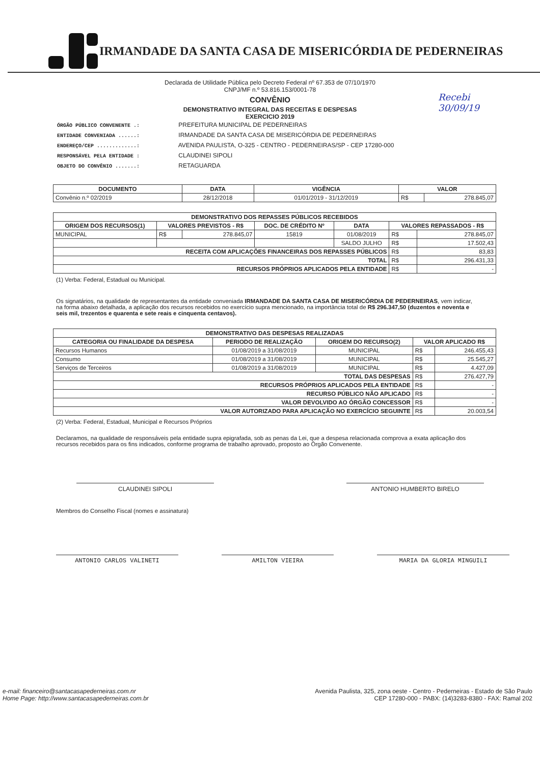IRMANDADE DA SANTA CASA DE MISERICÓRDIA DE PEDERNEIRAS
Recebi
30/09/19
Declarada de Utilidade Pública pelo Decreto Federal nº 67.353 de 07/10/1970
CNPJ/MF n.º 53.816.153/0001-78
CONVÊNIO
DEMONSTRATIVO INTEGRAL DAS RECEITAS E DESPESAS
EXERCICIO 2019
ÓRGÃO PÚBLICO CONVENENTE .: PREFEITURA MUNICIPAL DE PEDERNEIRAS
ENTIDADE CONVENIADA ......: IRMANDADE DA SANTA CASA DE MISERICÓRDIA DE PEDERNEIRAS
ENDEREÇO/CEP .............: AVENIDA PAULISTA, O-325 - CENTRO - PEDERNEIRAS/SP - CEP 17280-000
RESPONSÁVEL PELA ENTIDADE : CLAUDINEI SIPOLI
OBJETO DO CONVÊNIO .......: RETAGUARDA
| DOCUMENTO | DATA | VIGÊNCIA | VALOR | |
| --- | --- | --- | --- | --- |
| Convênio n.º 02/2019 | 28/12/2018 | 01/01/2019 - 31/12/2019 | R$ | 278.845,07 |
| DEMONSTRATIVO DOS REPASSES PÚBLICOS RECEBIDOS | | | | | | |
| --- | --- | --- | --- | --- | --- | --- |
| ORIGEM DOS RECURSOS(1) | VALORES PREVISTOS - R$ | | DOC. DE CRÉDITO Nº | DATA | VALORES REPASSADOS - R$ | |
| MUNICIPAL | R$ | 278.845,07 | 15819 | 01/08/2019 | R$ | 278.845,07 |
| | | | | SALDO JULHO | R$ | 17.502,43 |
| RECEITA COM APLICAÇÕES FINANCEIRAS DOS REPASSES PÚBLICOS | | | | | R$ | 83,83 |
| TOTAL | | | | | R$ | 296.431,33 |
| RECURSOS PRÓPRIOS APLICADOS PELA ENTIDADE | | | | | R$ | - |
(1) Verba: Federal, Estadual ou Municipal.
Os signatários, na qualidade de representantes da entidade conveniada IRMANDADE DA SANTA CASA DE MISERICÓRDIA DE PEDERNEIRAS, vem indicar, na forma abaixo detalhada, a aplicação dos recursos recebidos no exercício supra mencionado, na importância total de R$ 296.347,50 (duzentos e noventa e seis mil, trezentos e quarenta e sete reais e cinquenta centavos).
| DEMONSTRATIVO DAS DESPESAS REALIZADAS | | | | |
| --- | --- | --- | --- | --- |
| CATEGORIA OU FINALIDADE DA DESPESA | PERIODO DE REALIZAÇÃO | ORIGEM DO RECURSO(2) | VALOR APLICADO R$ | |
| Recursos Humanos | 01/08/2019 a 31/08/2019 | MUNICIPAL | R$ | 246.455,43 |
| Consumo | 01/08/2019 a 31/08/2019 | MUNICIPAL | R$ | 25.545,27 |
| Serviços de Terceiros | 01/08/2019 a 31/08/2019 | MUNICIPAL | R$ | 4.427,09 |
| TOTAL DAS DESPESAS | | | R$ | 276.427,79 |
| RECURSOS PRÓPRIOS APLICADOS PELA ENTIDADE | | | R$ | - |
| RECURSO PÚBLICO NÃO APLICADO | | | R$ | - |
| VALOR DEVOLVIDO AO ÓRGÃO CONCESSOR | | | R$ | - |
| VALOR AUTORIZADO PARA APLICAÇÃO NO EXERCÍCIO SEGUINTE | | | R$ | 20.003,54 |
(2) Verba: Federal, Estadual, Municipal e Recursos Próprios
Declaramos, na qualidade de responsáveis pela entidade supra epigrafada, sob as penas da Lei, que a despesa relacionada comprova a exata aplicação dos recursos recebidos para os fins indicados, conforme programa de trabalho aprovado, proposto ao Órgão Convenente.
CLAUDINEI SIPOLI ANTONIO HUMBERTO BIRELO
Membros do Conselho Fiscal (nomes e assinatura)
ANTONIO CARLOS VALINETI AMILTON VIEIRA MARIA DA GLORIA MINGUILI
e-mail: financeiro@santacasapederneiras.com.nr
Home Page: http://www.santacasapederneiras.com.br
Avenida Paulista, 325, zona oeste - Centro - Pederneiras - Estado de São Paulo
CEP 17280-000 - PABX: (14)3283-8380 - FAX: Ramal 202